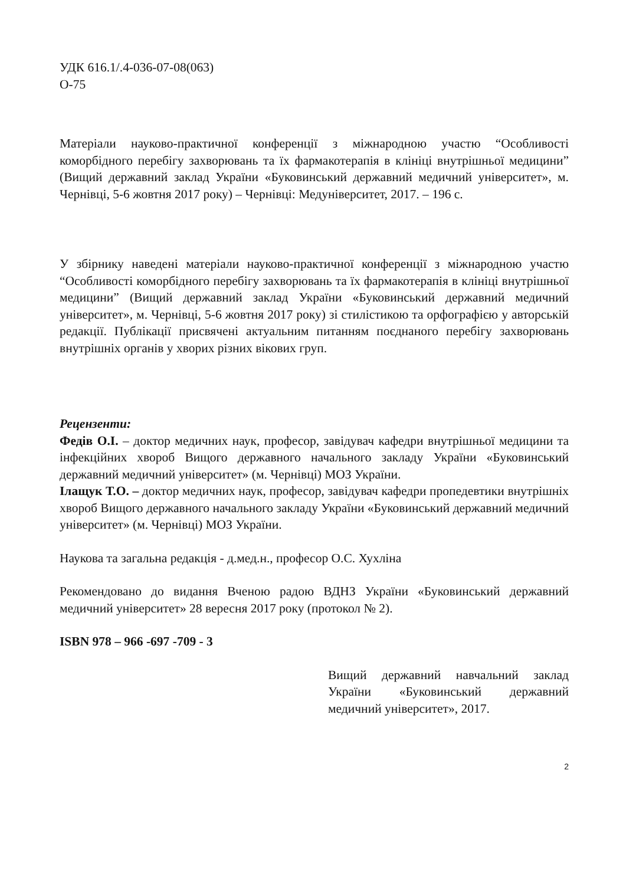УДК 616.1/.4-036-07-08(063)
О-75
Матеріали науково-практичної конференції з міжнародною участю “Особливості коморбідного перебігу захворювань та їх фармакотерапія в клініці внутрішньої медицини” (Вищий державний заклад України «Буковинський державний медичний університет», м. Чернівці, 5-6 жовтня 2017 року) – Чернівці: Медуніверситет, 2017. – 196 с.
У збірнику наведені матеріали науково-практичної конференції з міжнародною участю “Особливості коморбідного перебігу захворювань та їх фармакотерапія в клініці внутрішньої медицини” (Вищий державний заклад України «Буковинський державний медичний університет», м. Чернівці, 5-6 жовтня 2017 року) зі стилістикою та орфографією у авторській редакції. Публікації присвячені актуальним питанням поєднаного перебігу захворювань внутрішніх органів у хворих різних вікових груп.
Рецензенти:
Федів О.І. – доктор медичних наук, професор, завідувач кафедри внутрішньої медицини та інфекційних хвороб Вищого державного начального закладу України «Буковинський державний медичний університет» (м. Чернівці) МОЗ України.
Ілащук Т.О. – доктор медичних наук, професор, завідувач кафедри пропедевтики внутрішніх хвороб Вищого державного начального закладу України «Буковинський державний медичний університет» (м. Чернівці) МОЗ України.
Наукова та загальна редакція - д.мед.н., професор О.С. Хухліна
Рекомендовано до видання Вченою радою ВДНЗ України «Буковинський державний медичний університет» 28 вересня 2017 року (протокол № 2).
ISBN 978 – 966 -697 -709 - 3
Вищий державний навчальний заклад України «Буковинський державний медичний університет», 2017.
2